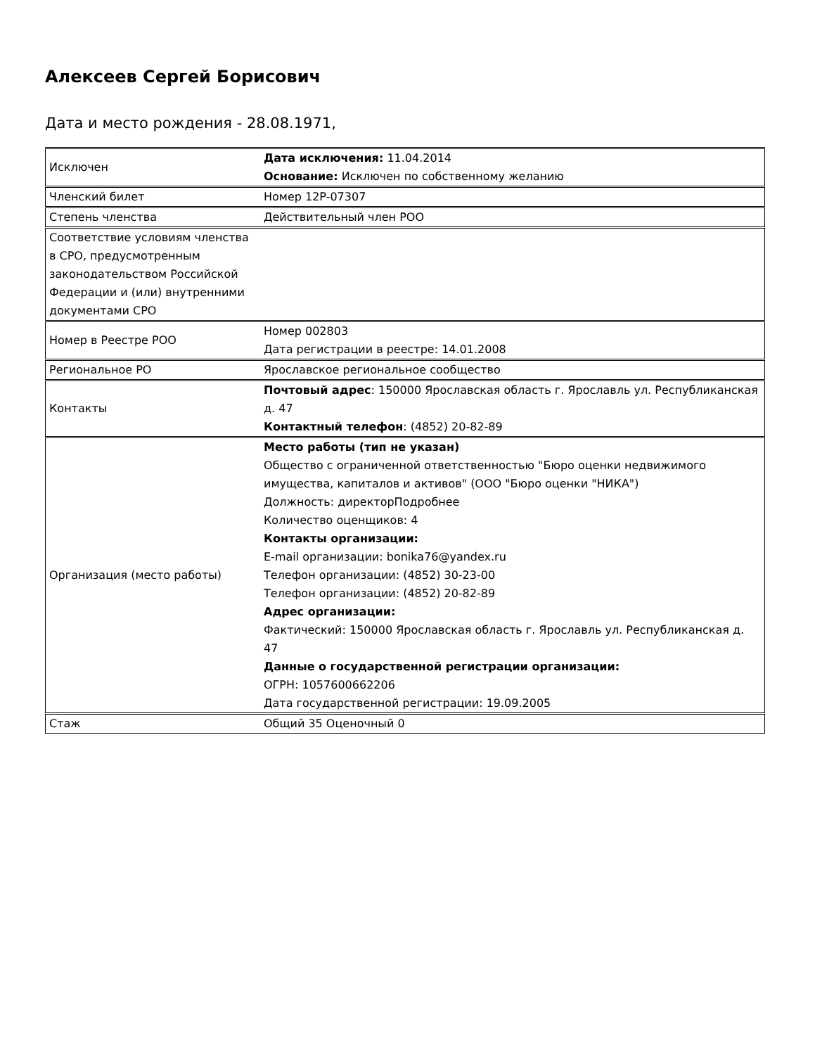Алексеев Сергей Борисович
Дата и место рождения - 28.08.1971,
| Исключен | Дата исключения: 11.04.2014 Основание: Исключен по собственному желанию |
| Членский билет | Номер 12P-07307 |
| Степень членства | Действительный член РОО |
| Соответствие условиям членства в СРО, предусмотренным законодательством Российской Федерации и (или) внутренними документами СРО | |
| Номер в Реестре РОО | Номер 002803 Дата регистрации в реестре: 14.01.2008 |
| Региональное РО | Ярославское региональное сообщество |
| Контакты | Почтовый адрес : 150000 Ярославская область г. Ярославль ул. Республиканская д. 47 Контактный телефон : (4852) 20-82-89 |
| Организация (место работы) | Место работы (тип не указан) Общество с ограниченной ответственностью "Бюро оценки недвижимого имущества, капиталов и активов" (ООО "Бюро оценки "НИКА") Должность: директорПодробнее Количество оценщиков: 4 Контакты организации: E-mail организации: bonika76@yandex.ru Телефон организации: (4852) 30-23-00 Телефон организации: (4852) 20-82-89 Адрес организации: Фактический: 150000 Ярославская область г. Ярославль ул. Республиканская д. 47 Данные о государственной регистрации организации: ОГРН: 1057600662206 Дата государственной регистрации: 19.09.2005 |
| Стаж | Общий 35 Оценочный 0 |